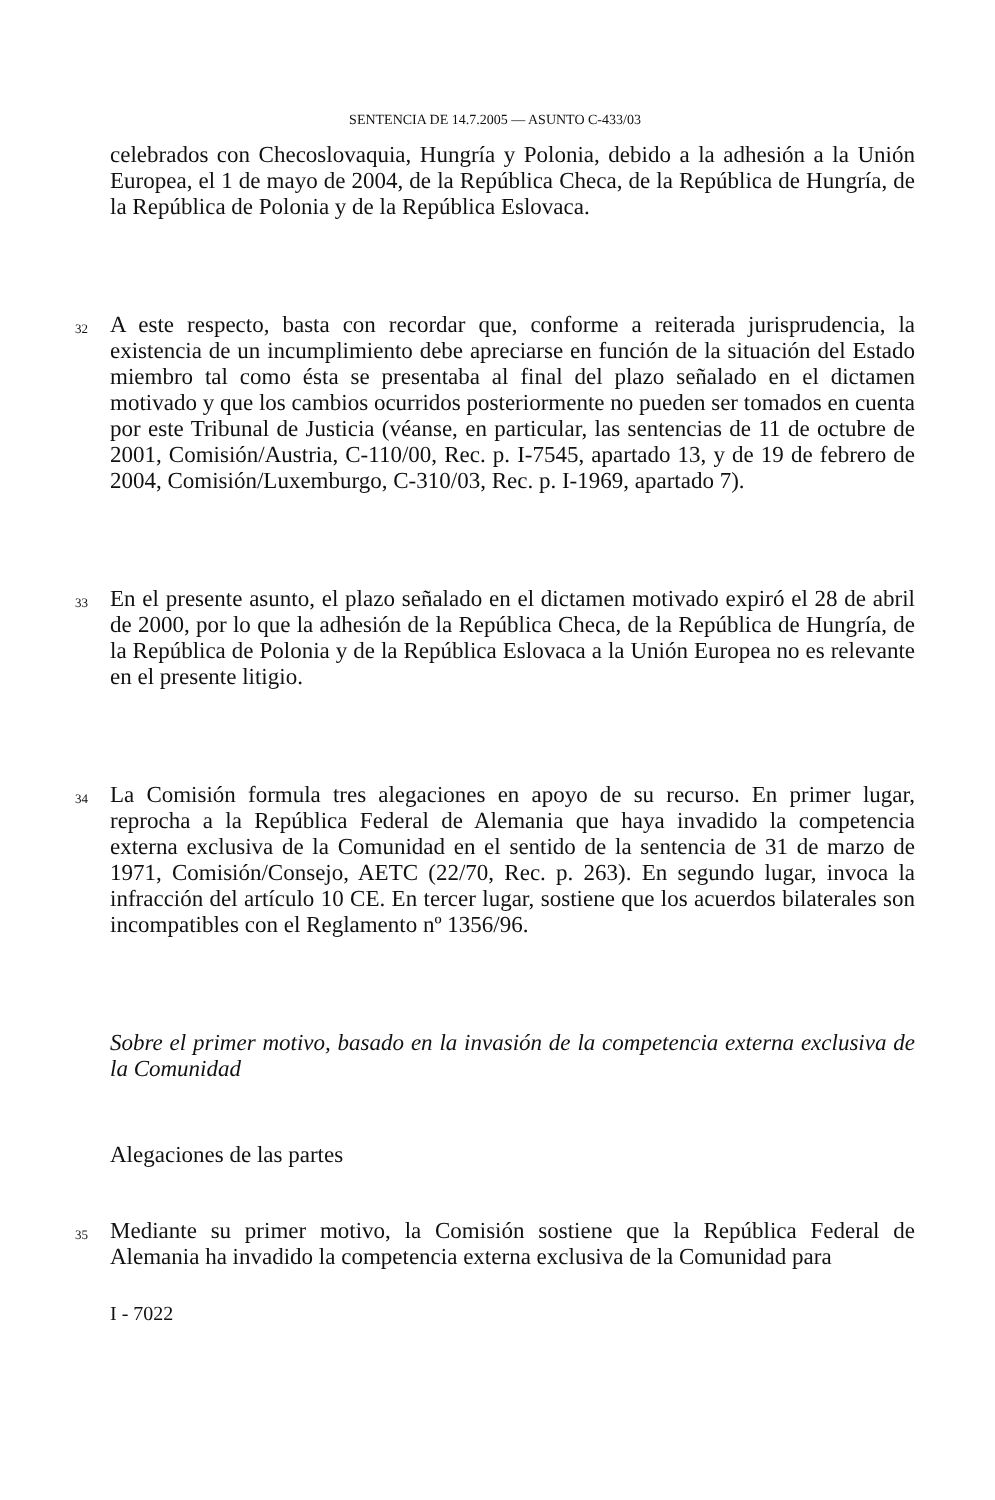SENTENCIA DE 14.7.2005 — ASUNTO C-433/03
celebrados con Checoslovaquia, Hungría y Polonia, debido a la adhesión a la Unión Europea, el 1 de mayo de 2004, de la República Checa, de la República de Hungría, de la República de Polonia y de la República Eslovaca.
32
A este respecto, basta con recordar que, conforme a reiterada jurisprudencia, la existencia de un incumplimiento debe apreciarse en función de la situación del Estado miembro tal como ésta se presentaba al final del plazo señalado en el dictamen motivado y que los cambios ocurridos posteriormente no pueden ser tomados en cuenta por este Tribunal de Justicia (véanse, en particular, las sentencias de 11 de octubre de 2001, Comisión/Austria, C-110/00, Rec. p. I-7545, apartado 13, y de 19 de febrero de 2004, Comisión/Luxemburgo, C-310/03, Rec. p. I-1969, apartado 7).
33
En el presente asunto, el plazo señalado en el dictamen motivado expiró el 28 de abril de 2000, por lo que la adhesión de la República Checa, de la República de Hungría, de la República de Polonia y de la República Eslovaca a la Unión Europea no es relevante en el presente litigio.
34
La Comisión formula tres alegaciones en apoyo de su recurso. En primer lugar, reprocha a la República Federal de Alemania que haya invadido la competencia externa exclusiva de la Comunidad en el sentido de la sentencia de 31 de marzo de 1971, Comisión/Consejo, AETC (22/70, Rec. p. 263). En segundo lugar, invoca la infracción del artículo 10 CE. En tercer lugar, sostiene que los acuerdos bilaterales son incompatibles con el Reglamento nº 1356/96.
Sobre el primer motivo, basado en la invasión de la competencia externa exclusiva de la Comunidad
Alegaciones de las partes
35
Mediante su primer motivo, la Comisión sostiene que la República Federal de Alemania ha invadido la competencia externa exclusiva de la Comunidad para
I - 7022